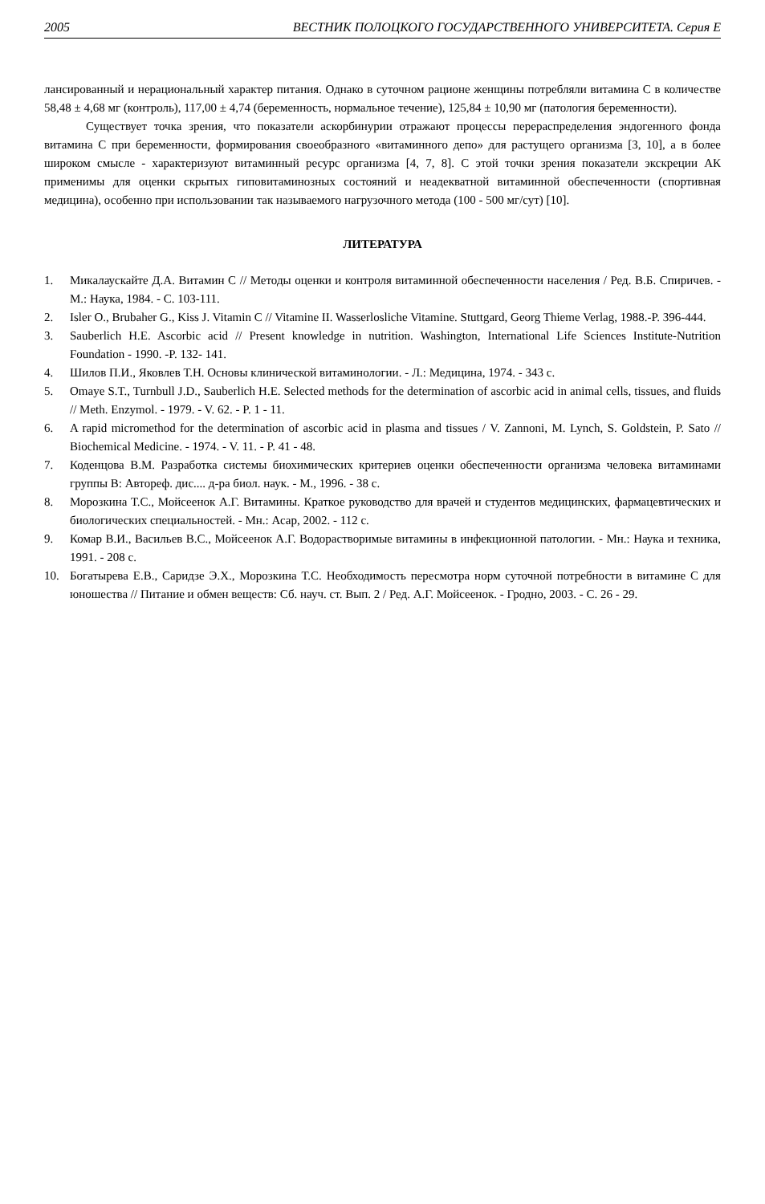2005 ВЕСТНИК ПОЛОЦКОГО ГОСУДАРСТВЕННОГО УНИВЕРСИТЕТА. Серия Е
лансированный и нерациональный характер питания. Однако в суточном рационе женщины потребляли витамина С в количестве 58,48 ± 4,68 мг (контроль), 117,00 ± 4,74 (беременность, нормальное течение), 125,84 ± 10,90 мг (патология беременности).
Существует точка зрения, что показатели аскорбинурии отражают процессы перераспределения эндогенного фонда витамина С при беременности, формирования своеобразного «витаминного депо» для растущего организма [3, 10], а в более широком смысле - характеризуют витаминный ресурс организма [4, 7, 8]. С этой точки зрения показатели экскреции АК применимы для оценки скрытых гиповитаминозных состояний и неадекватной витаминной обеспеченности (спортивная медицина), особенно при использовании так называемого нагрузочного метода (100 - 500 мг/сут) [10].
ЛИТЕРАТУРА
1. Микалаускайте Д.А. Витамин С // Методы оценки и контроля витаминной обеспеченности населения / Ред. В.Б. Спиричев. - М.: Наука, 1984. - С. 103-111.
2. Isler O., Brubaher G., Kiss J. Vitamin C // Vitamine II. Wasserlosliche Vitamine. Stuttgard, Georg Thieme Verlag, 1988.-P. 396-444.
3. Sauberlich H.E. Ascorbic acid // Present knowledge in nutrition. Washington, International Life Sciences Institute-Nutrition Foundation - 1990. -P. 132- 141.
4. Шилов П.И., Яковлев Т.Н. Основы клинической витаминологии. - Л.: Медицина, 1974. - 343 с.
5. Omaye S.T., Turnbull J.D., Sauberlich H.E. Selected methods for the determination of ascorbic acid in animal cells, tissues, and fluids // Meth. Enzymol. - 1979. - V. 62. - P. 1 - 11.
6. A rapid micromethod for the determination of ascorbic acid in plasma and tissues / V. Zannoni, M. Lynch, S. Goldstein, P. Sato // Biochemical Medicine. - 1974. - V. 11. - P. 41 - 48.
7. Коденцова В.М. Разработка системы биохимических критериев оценки обеспеченности организма человека витаминами группы В: Автореф. дис.... д-ра биол. наук. - М., 1996. - 38 с.
8. Морозкина Т.С., Мойсеенок А.Г. Витамины. Краткое руководство для врачей и студентов медицинских, фармацевтических и биологических специальностей. - Мн.: Асар, 2002. - 112 с.
9. Комар В.И., Васильев В.С., Мойсеенок А.Г. Водорастворимые витамины в инфекционной патологии. - Мн.: Наука и техника, 1991. - 208 с.
10. Богатырева Е.В., Саридзе Э.Х., Морозкина Т.С. Необходимость пересмотра норм суточной потребности в витамине С для юношества // Питание и обмен веществ: Сб. науч. ст. Вып. 2 / Ред. А.Г. Мойсеенок. - Гродно, 2003. - С. 26 - 29.